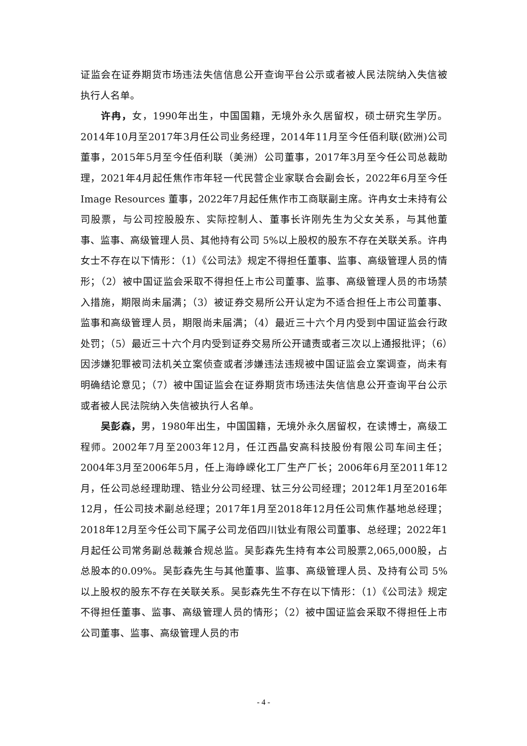证监会在证券期货市场违法失信信息公开查询平台公示或者被人民法院纳入失信被执行人名单。
许冉，女，1990年出生，中国国籍，无境外永久居留权，硕士研究生学历。2014年10月至2017年3月任公司业务经理，2014年11月至今任佰利联(欧洲)公司董事，2015年5月至今任佰利联（美洲）公司董事，2017年3月至今任公司总裁助理，2021年4月起任焦作市年轻一代民营企业家联合会副会长，2022年6月至今任 Image Resources 董事，2022年7月起任焦作市工商联副主席。许冉女士未持有公司股票，与公司控股股东、实际控制人、董事长许刚先生为父女关系，与其他董事、监事、高级管理人员、其他持有公司 5%以上股权的股东不存在关联关系。许冉女士不存在以下情形：（1）《公司法》规定不得担任董事、监事、高级管理人员的情形；（2）被中国证监会采取不得担任上市公司董事、监事、高级管理人员的市场禁入措施，期限尚未届满；（3）被证券交易所公开认定为不适合担任上市公司董事、监事和高级管理人员，期限尚未届满；（4）最近三十六个月内受到中国证监会行政处罚；（5）最近三十六个月内受到证券交易所公开谴责或者三次以上通报批评；（6）因涉嫌犯罪被司法机关立案侦查或者涉嫌违法违规被中国证监会立案调查，尚未有明确结论意见；（7）被中国证监会在证券期货市场违法失信信息公开查询平台公示或者被人民法院纳入失信被执行人名单。
吴彭森，男，1980年出生，中国国籍，无境外永久居留权，在读博士，高级工程师。2002年7月至2003年12月，任江西晶安高科技股份有限公司车间主任；2004年3月至2006年5月，任上海峥嵘化工厂生产厂长；2006年6月至2011年12月，任公司总经理助理、锆业分公司经理、钛三分公司经理；2012年1月至2016年12月，任公司技术副总经理；2017年1月至2018年12月任公司焦作基地总经理；2018年12月至今任公司下属子公司龙佰四川钛业有限公司董事、总经理；2022年1月起任公司常务副总裁兼合规总监。吴彭森先生持有本公司股票2,065,000股，占总股本的0.09%。吴彭森先生与其他董事、监事、高级管理人员、及持有公司 5%以上股权的股东不存在关联关系。吴彭森先生不存在以下情形：（1）《公司法》规定不得担任董事、监事、高级管理人员的情形；（2）被中国证监会采取不得担任上市公司董事、监事、高级管理人员的市
- 4 -